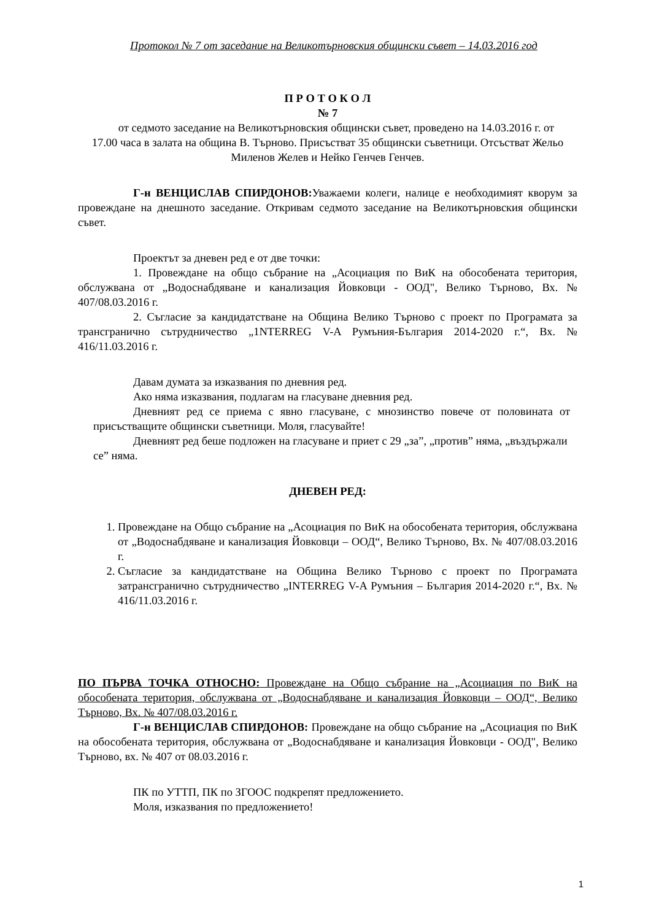Протокол № 7 от заседание на Великотърновския общински съвет – 14.03.2016 год
П Р О Т О К О Л
№ 7
от седмото заседание на Великотърновския общински съвет, проведено на 14.03.2016 г. от 17.00 часа в залата на община В. Търново. Присъстват 35 общински съветници. Отсъстват Жельо Миленов Желев и Нейко Генчев Генчев.
Г-н ВЕНЦИСЛАВ СПИРДОНОВ: Уважаеми колеги, налице е необходимият кворум за провеждане на днешното заседание. Откривам седмото заседание на Великотърновския общински съвет.
Проектът за дневен ред е от две точки:
1. Провеждане на общо събрание на „Асоциация по ВиК на обособената територия, обслужвана от „Водоснабдяване и канализация Йовковци - ООД", Велико Търново, Вх. № 407/08.03.2016 г.
2. Съгласие за кандидатстване на Община Велико Търново с проект по Програмата за трансгранично сътрудничество „1NTERREG V-A Румъния-България 2014-2020 г.“, Вх. № 416/11.03.2016 г.
Давам думата за изказвания по дневния ред.
Ако няма изказвания, подлагам на гласуване дневния ред.
Дневният ред се приема с явно гласуване, с мнозинство повече от половината от присъстващите общински съветници. Моля, гласувайте!
Дневният ред беше подложен на гласуване и приет с 29 „за”, „против” няма, „въздържали се” няма.
ДНЕВЕН РЕД:
1. Провеждане на Общо събрание на „Асоциация по ВиК на обособената територия, обслужвана от „Водоснабдяване и канализация Йовковци – ООД“, Велико Търново, Вх. № 407/08.03.2016 г.
2. Съгласие за кандидатстване на Община Велико Търново с проект по Програмата затрансгранично сътрудничество „INTERREG V-A Румъния – България 2014-2020 г.“, Вх. № 416/11.03.2016 г.
ПО ПЪРВА ТОЧКА ОТНОСНО: Провеждане на Общо събрание на „Асоциация по ВиК на обособената територия, обслужвана от „Водоснабдяване и канализация Йовковци – ООД“, Велико Търново, Вх. № 407/08.03.2016 г.
Г-н ВЕНЦИСЛАВ СПИРДОНОВ: Провеждане на общо събрание на „Асоциация по ВиК на обособената територия, обслужвана от „Водоснабдяване и канализация Йовковци - ООД", Велико Търново, вх. № 407 от 08.03.2016 г.
ПК по УТТП, ПК по ЗГООС подкрепят предложението.
Моля, изказвания по предложението!
1